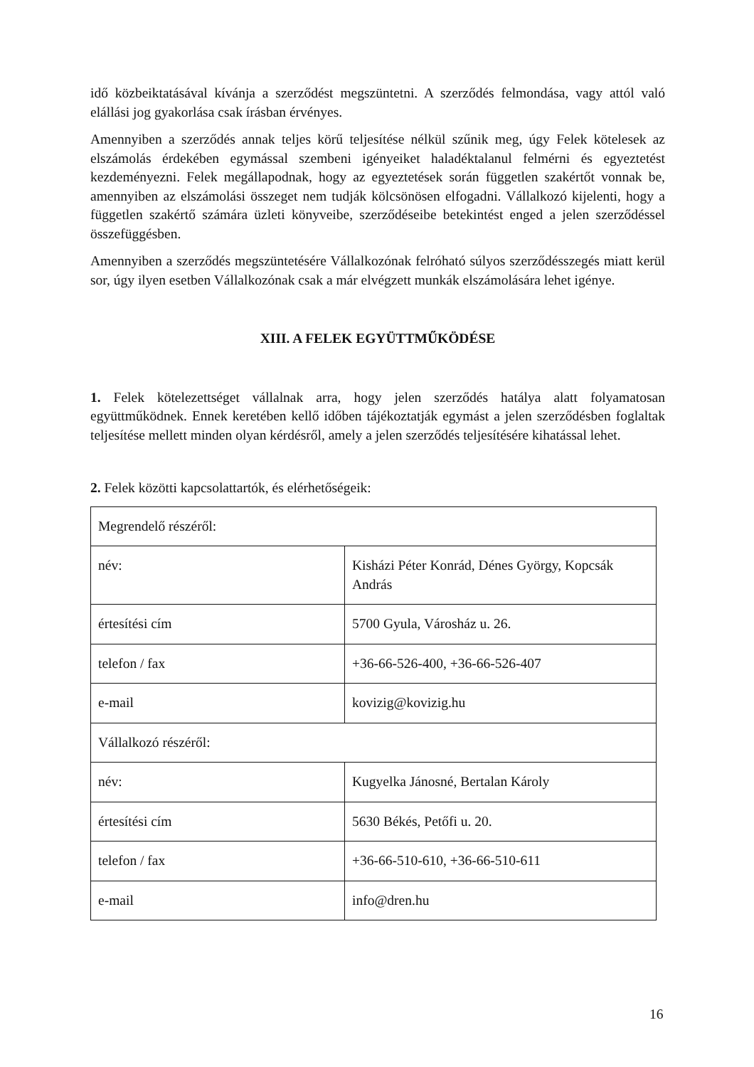idő közbeiktatásával kívánja a szerződést megszüntetni. A szerződés felmondása, vagy attól való elállási jog gyakorlása csak írásban érvényes.
Amennyiben a szerződés annak teljes körű teljesítése nélkül szűnik meg, úgy Felek kötelesek az elszámolás érdekében egymással szembeni igényeiket haladéktalanul felmérni és egyeztetést kezdeményezni. Felek megállapodnak, hogy az egyeztetések során független szakértőt vonnak be, amennyiben az elszámolási összeget nem tudják kölcsönösen elfogadni. Vállalkozó kijelenti, hogy a független szakértő számára üzleti könyveibe, szerződéseibe betekintést enged a jelen szerződéssel összefüggésben.
Amennyiben a szerződés megszüntetésére Vállalkozónak felróható súlyos szerződésszegés miatt kerül sor, úgy ilyen esetben Vállalkozónak csak a már elvégzett munkák elszámolására lehet igénye.
XIII. A FELEK EGYÜTTMŰKÖDÉSE
1. Felek kötelezettséget vállalnak arra, hogy jelen szerződés hatálya alatt folyamatosan együttműködnek. Ennek keretében kellő időben tájékoztatják egymást a jelen szerződésben foglaltak teljesítése mellett minden olyan kérdésről, amely a jelen szerződés teljesítésére kihatással lehet.
2. Felek közötti kapcsolattartók, és elérhetőségeik:
| Megrendelő részéről: | |
| név: | Kisházi Péter Konrád, Dénes György, Kopcsák András |
| értesítési cím | 5700 Gyula, Városház u. 26. |
| telefon / fax | +36-66-526-400, +36-66-526-407 |
| e-mail | kovizig@kovizig.hu |
| Vállalkozó részéről: | |
| név: | Kugyelka Jánosné, Bertalan Károly |
| értesítési cím | 5630 Békés, Petőfi u. 20. |
| telefon / fax | +36-66-510-610, +36-66-510-611 |
| e-mail | info@dren.hu |
16